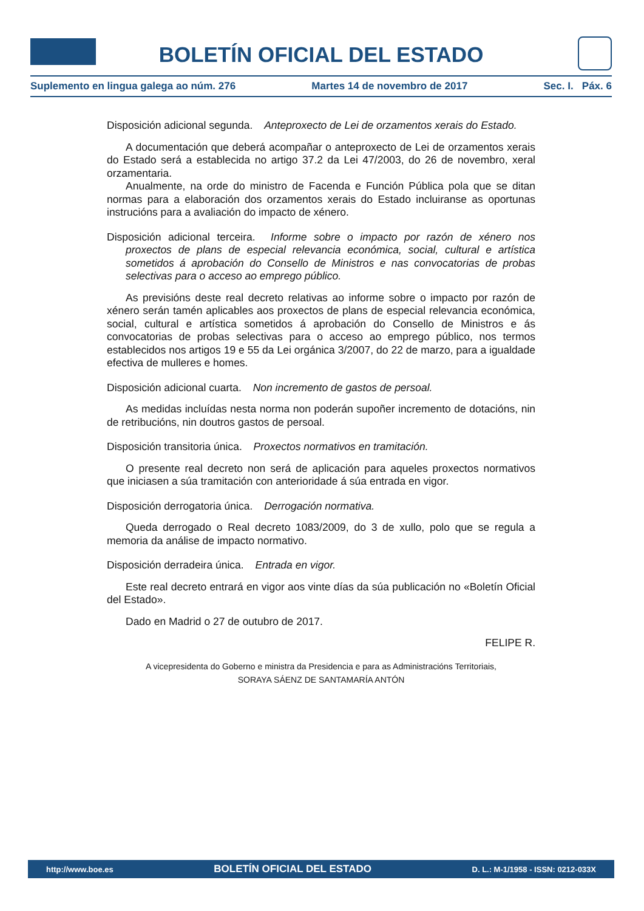BOLETÍN OFICIAL DEL ESTADO
Suplemento en lingua galega ao núm. 276 Martes 14 de novembro de 2017 Sec. I. Páx. 6
Disposición adicional segunda. Anteproxecto de Lei de orzamentos xerais do Estado.
A documentación que deberá acompañar o anteproxecto de Lei de orzamentos xerais do Estado será a establecida no artigo 37.2 da Lei 47/2003, do 26 de novembro, xeral orzamentaria.
Anualmente, na orde do ministro de Facenda e Función Pública pola que se ditan normas para a elaboración dos orzamentos xerais do Estado incluiranse as oportunas instrucións para a avaliación do impacto de xénero.
Disposición adicional terceira. Informe sobre o impacto por razón de xénero nos proxectos de plans de especial relevancia económica, social, cultural e artística sometidos á aprobación do Consello de Ministros e nas convocatorias de probas selectivas para o acceso ao emprego público.
As previsións deste real decreto relativas ao informe sobre o impacto por razón de xénero serán tamén aplicables aos proxectos de plans de especial relevancia económica, social, cultural e artística sometidos á aprobación do Consello de Ministros e ás convocatorias de probas selectivas para o acceso ao emprego público, nos termos establecidos nos artigos 19 e 55 da Lei orgánica 3/2007, do 22 de marzo, para a igualdade efectiva de mulleres e homes.
Disposición adicional cuarta. Non incremento de gastos de persoal.
As medidas incluídas nesta norma non poderán supoñer incremento de dotacións, nin de retribucións, nin doutros gastos de persoal.
Disposición transitoria única. Proxectos normativos en tramitación.
O presente real decreto non será de aplicación para aqueles proxectos normativos que iniciasen a súa tramitación con anterioridade á súa entrada en vigor.
Disposición derrogatoria única. Derrogación normativa.
Queda derrogado o Real decreto 1083/2009, do 3 de xullo, polo que se regula a memoria da análise de impacto normativo.
Disposición derradeira única. Entrada en vigor.
Este real decreto entrará en vigor aos vinte días da súa publicación no «Boletín Oficial del Estado».
Dado en Madrid o 27 de outubro de 2017.
FELIPE R.
A vicepresidenta do Goberno e ministra da Presidencia e para as Administracións Territoriais,
SORAYA SÁENZ DE SANTAMARÍA ANTÓN
http://www.boe.es BOLETÍN OFICIAL DEL ESTADO D. L.: M-1/1958 - ISSN: 0212-033X